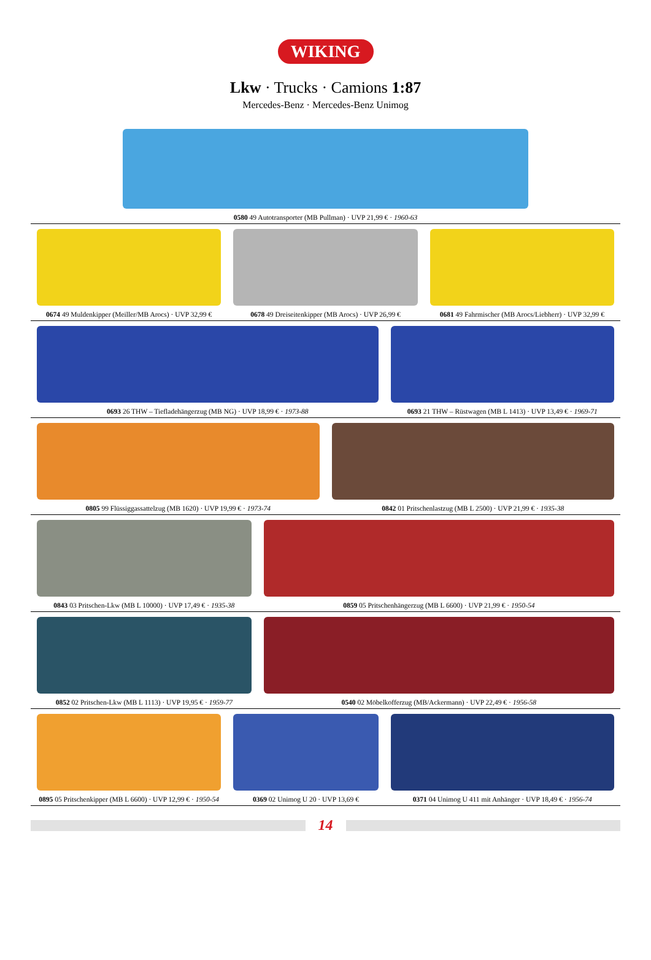WIKING
Lkw · Trucks · Camions 1:87
Mercedes-Benz · Mercedes-Benz Unimog
0580 49 Autotransporter (MB Pullman) · UVP 21,99 € · 1960-63
0674 49 Muldenkipper (Meiller/MB Arocs) · UVP 32,99 €
0678 49 Dreiseitenkipper (MB Arocs) · UVP 26,99 €
0681 49 Fahrmischer (MB Arocs/Liebherr) · UVP 32,99 €
0693 26 THW – Tiefladehängerzug (MB NG) · UVP 18,99 € · 1973-88
0693 21 THW – Rüstwagen (MB L 1413) · UVP 13,49 € · 1969-71
0805 99 Flüssiggassattelzug (MB 1620) · UVP 19,99 € · 1973-74
0842 01 Pritschenlastzug (MB L 2500) · UVP 21,99 € · 1935-38
0843 03 Pritschen-Lkw (MB L 10000) · UVP 17,49 € · 1935-38
0859 05 Pritschenhängerzug (MB L 6600) · UVP 21,99 € · 1950-54
0852 02 Pritschen-Lkw (MB L 1113) · UVP 19,95 € · 1959-77
0540 02 Möbelkofferzug (MB/Ackermann) · UVP 22,49 € · 1956-58
0895 05 Pritschenkipper (MB L 6600) · UVP 12,99 € · 1950-54
0369 02 Unimog U 20 · UVP 13,69 €
0371 04 Unimog U 411 mit Anhänger · UVP 18,49 € · 1956-74
14